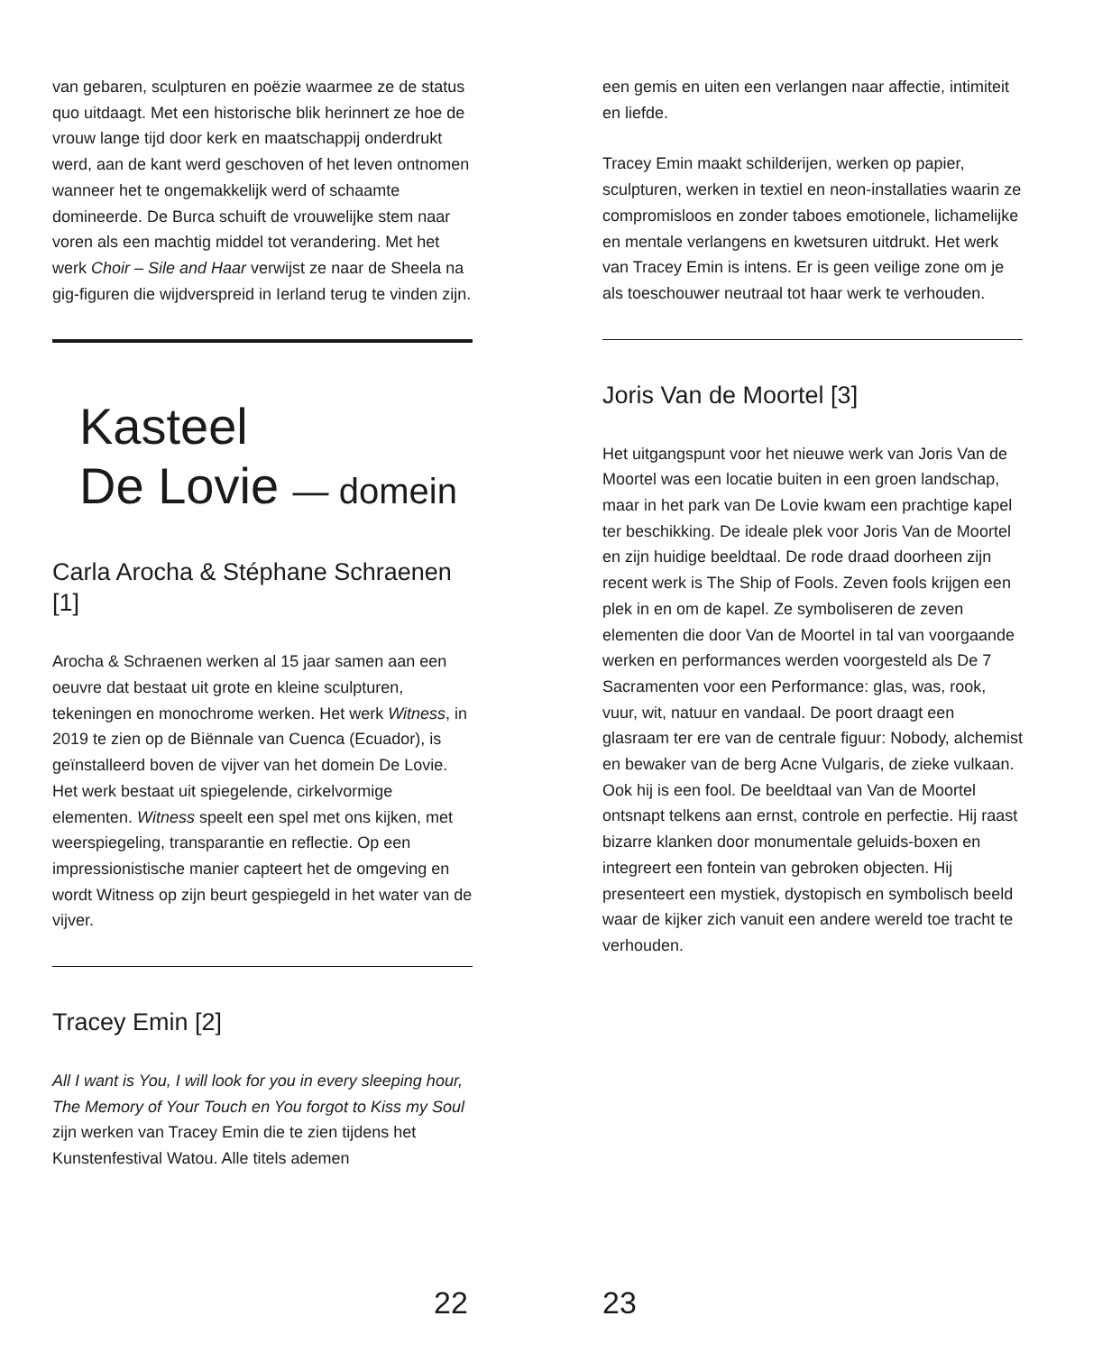van gebaren, sculpturen en poëzie waarmee ze de status quo uitdaagt. Met een historische blik herinnert ze hoe de vrouw lange tijd door kerk en maatschappij onderdrukt werd, aan de kant werd geschoven of het leven ontnomen wanneer het te ongemakkelijk werd of schaamte domineerde. De Burca schuift de vrouwelijke stem naar voren als een machtig middel tot verandering. Met het werk Choir – Sile and Haar verwijst ze naar de Sheela na gig-figuren die wijdverspreid in Ierland terug te vinden zijn.
Kasteel
De Lovie — domein
Carla Arocha & Stéphane Schraenen [1]
Arocha & Schraenen werken al 15 jaar samen aan een oeuvre dat bestaat uit grote en kleine sculpturen, tekeningen en monochrome werken. Het werk Witness, in 2019 te zien op de Biënnale van Cuenca (Ecuador), is geïnstalleerd boven de vijver van het domein De Lovie. Het werk bestaat uit spiegelende, cirkelvormige elementen. Witness speelt een spel met ons kijken, met weerspiegeling, transparantie en reflectie. Op een impressionistische manier capteert het de omgeving en wordt Witness op zijn beurt gespiegeld in het water van de vijver.
Tracey Emin [2]
All I want is You, I will look for you in every sleeping hour, The Memory of Your Touch en You forgot to Kiss my Soul zijn werken van Tracey Emin die te zien tijdens het Kunstenfestival Watou. Alle titels ademen
een gemis en uiten een verlangen naar affectie, intimiteit en liefde.
Tracey Emin maakt schilderijen, werken op papier, sculpturen, werken in textiel en neon-installaties waarin ze compromisloos en zonder taboes emotionele, lichamelijke en mentale verlangens en kwetsuren uitdrukt. Het werk van Tracey Emin is intens. Er is geen veilige zone om je als toeschouwer neutraal tot haar werk te verhouden.
Joris Van de Moortel [3]
Het uitgangspunt voor het nieuwe werk van Joris Van de Moortel was een locatie buiten in een groen landschap, maar in het park van De Lovie kwam een prachtige kapel ter beschikking. De ideale plek voor Joris Van de Moortel en zijn huidige beeldtaal. De rode draad doorheen zijn recent werk is The Ship of Fools. Zeven fools krijgen een plek in en om de kapel. Ze symboliseren de zeven elementen die door Van de Moortel in tal van voorgaande werken en performances werden voorgesteld als De 7 Sacramenten voor een Performance: glas, was, rook, vuur, wit, natuur en vandaal. De poort draagt een glasraam ter ere van de centrale figuur: Nobody, alchemist en bewaker van de berg Acne Vulgaris, de zieke vulkaan. Ook hij is een fool. De beeldtaal van Van de Moortel ontsnapt telkens aan ernst, controle en perfectie. Hij raast bizarre klanken door monumentale geluids-boxen en integreert een fontein van gebroken objecten. Hij presenteert een mystiek, dystopisch en symbolisch beeld waar de kijker zich vanuit een andere wereld toe tracht te verhouden.
22 23